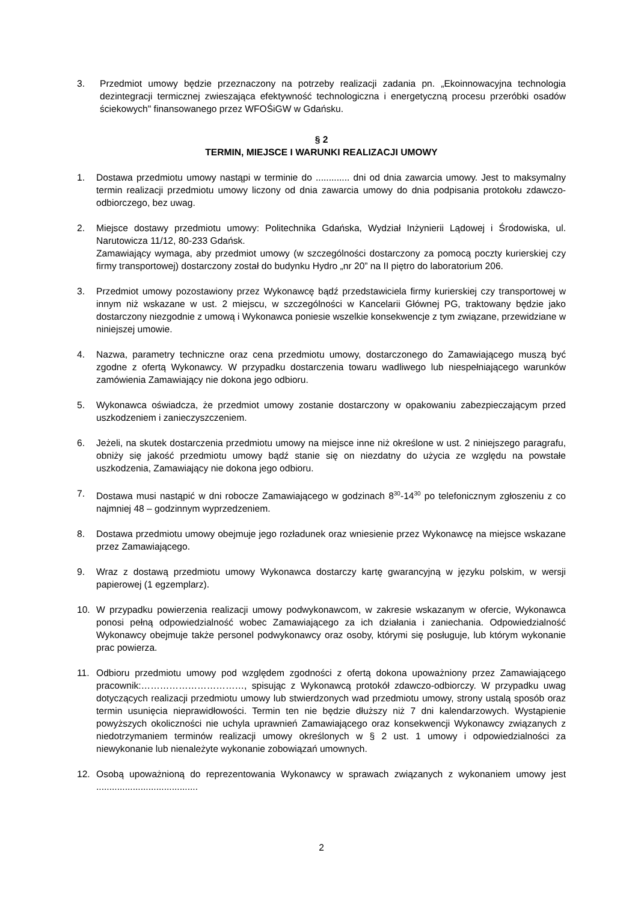3. Przedmiot umowy będzie przeznaczony na potrzeby realizacji zadania pn. „Ekoinnowacyjna technologia dezintegracji termicznej zwieszająca efektywność technologiczna i energetyczną procesu przeróbki osadów ściekowych" finansowanego przez WFOŚiGW w Gdańsku.
§ 2
TERMIN, MIEJSCE I WARUNKI REALIZACJI UMOWY
1. Dostawa przedmiotu umowy nastąpi w terminie do ............. dni od dnia zawarcia umowy. Jest to maksymalny termin realizacji przedmiotu umowy liczony od dnia zawarcia umowy do dnia podpisania protokołu zdawczo-odbiorczego, bez uwag.
2. Miejsce dostawy przedmiotu umowy: Politechnika Gdańska, Wydział Inżynierii Lądowej i Środowiska, ul. Narutowicza 11/12, 80-233 Gdańsk.
Zamawiający wymaga, aby przedmiot umowy (w szczególności dostarczony za pomocą poczty kurierskiej czy firmy transportowej) dostarczony został do budynku Hydro „nr 20” na II piętro do laboratorium 206.
3. Przedmiot umowy pozostawiony przez Wykonawcę bądź przedstawiciela firmy kurierskiej czy transportowej w innym niż wskazane w ust. 2 miejscu, w szczególności w Kancelarii Głównej PG, traktowany będzie jako dostarczony niezgodnie z umową i Wykonawca poniesie wszelkie konsekwencje z tym związane, przewidziane w niniejszej umowie.
4. Nazwa, parametry techniczne oraz cena przedmiotu umowy, dostarczonego do Zamawiającego muszą być zgodne z ofertą Wykonawcy. W przypadku dostarczenia towaru wadliwego lub niespełniającego warunków zamówienia Zamawiający nie dokona jego odbioru.
5. Wykonawca oświadcza, że przedmiot umowy zostanie dostarczony w opakowaniu zabezpieczającym przed uszkodzeniem i zanieczyszczeniem.
6. Jeżeli, na skutek dostarczenia przedmiotu umowy na miejsce inne niż określone w ust. 2 niniejszego paragrafu, obniży się jakość przedmiotu umowy bądź stanie się on niezdatny do użycia ze względu na powstałe uszkodzenia, Zamawiający nie dokona jego odbioru.
7. Dostawa musi nastąpić w dni robocze Zamawiającego w godzinach 8<sup>30</sup>-14<sup>30</sup> po telefonicznym zgłoszeniu z co najmniej 48 – godzinnym wyprzedzeniem.
8. Dostawa przedmiotu umowy obejmuje jego rozładunek oraz wniesienie przez Wykonawcę na miejsce wskazane przez Zamawiającego.
9. Wraz z dostawą przedmiotu umowy Wykonawca dostarczy kartę gwarancyjną w języku polskim, w wersji papierowej (1 egzemplarz).
10. W przypadku powierzenia realizacji umowy podwykonawcom, w zakresie wskazanym w ofercie, Wykonawca ponosi pełną odpowiedzialność wobec Zamawiającego za ich działania i zaniechania. Odpowiedzialność Wykonawcy obejmuje także personel podwykonawcy oraz osoby, którymi się posługuje, lub którym wykonanie prac powierza.
11. Odbioru przedmiotu umowy pod względem zgodności z ofertą dokona upoważniony przez Zamawiającego pracownik:……………………………, spisując z Wykonawcą protokół zdawczo-odbiorczy. W przypadku uwag dotyczących realizacji przedmiotu umowy lub stwierdzonych wad przedmiotu umowy, strony ustalą sposób oraz termin usunięcia nieprawidłowości. Termin ten nie będzie dłuższy niż 7 dni kalendarzowych. Wystąpienie powyższych okoliczności nie uchyla uprawnień Zamawiającego oraz konsekwencji Wykonawcy związanych z niedotrzymaniem terminów realizacji umowy określonych w § 2 ust. 1 umowy i odpowiedzialności za niewykonanie lub nienależyte wykonanie zobowiązań umownych.
12. Osobą upoważnioną do reprezentowania Wykonawcy w sprawach związanych z wykonaniem umowy jest .......................................
2